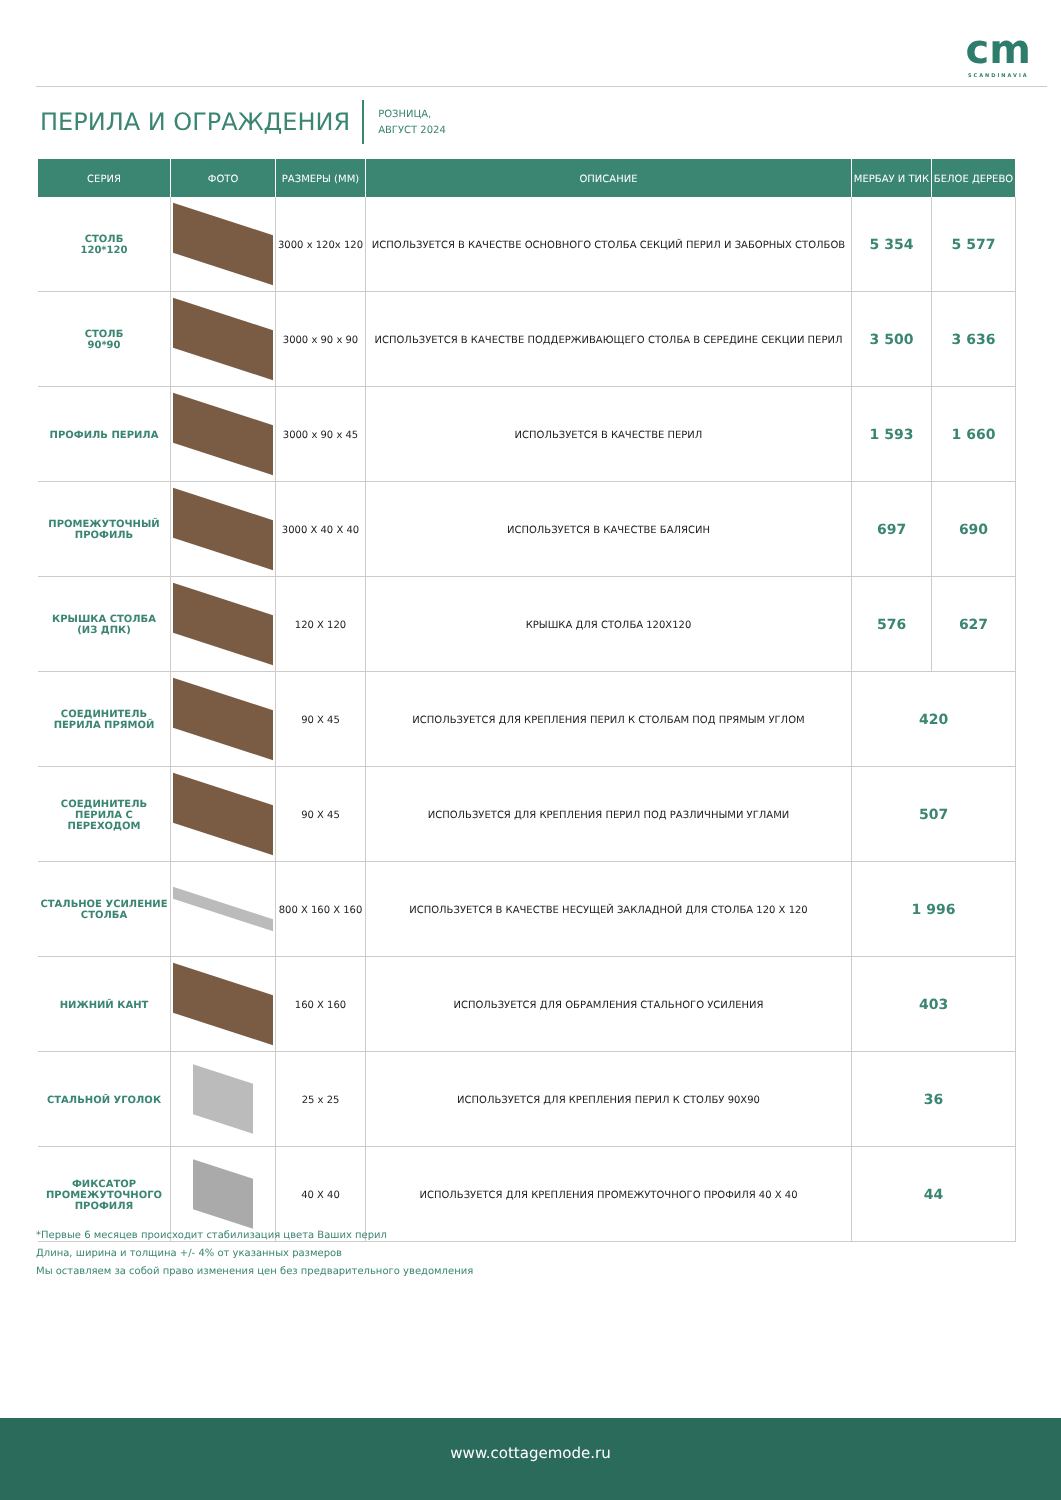cm
SCANDINAVIA
ПЕРИЛА И ОГРАЖДЕНИЯ
РОЗНИЦА,
АВГУСТ 2024
| СЕРИЯ | ФОТО | РАЗМЕРЫ (ММ) | ОПИСАНИЕ | МЕРБАУ И ТИК | БЕЛОЕ ДЕРЕВО |
| --- | --- | --- | --- | --- | --- |
| СТОЛБ 120*120 | | 3000 х 120х 120 | ИСПОЛЬЗУЕТСЯ В КАЧЕСТВЕ ОСНОВНОГО СТОЛБА СЕКЦИЙ ПЕРИЛ И ЗАБОРНЫХ СТОЛБОВ | 5 354 | 5 577 |
| СТОЛБ 90*90 | | 3000 х 90 х 90 | ИСПОЛЬЗУЕТСЯ В КАЧЕСТВЕ ПОДДЕРЖИВАЮЩЕГО СТОЛБА В СЕРЕДИНЕ СЕКЦИИ ПЕРИЛ | 3 500 | 3 636 |
| ПРОФИЛЬ ПЕРИЛА | | 3000 х 90 х 45 | ИСПОЛЬЗУЕТСЯ В КАЧЕСТВЕ ПЕРИЛ | 1 593 | 1 660 |
| ПРОМЕЖУТОЧНЫЙ ПРОФИЛЬ | | 3000 X 40 X 40 | ИСПОЛЬЗУЕТСЯ В КАЧЕСТВЕ БАЛЯСИН | 697 | 690 |
| КРЫШКА СТОЛБА (ИЗ ДПК) | | 120 X 120 | КРЫШКА ДЛЯ СТОЛБА 120X120 | 576 | 627 |
| СОЕДИНИТЕЛЬ ПЕРИЛА ПРЯМОЙ | | 90 X 45 | ИСПОЛЬЗУЕТСЯ ДЛЯ КРЕПЛЕНИЯ ПЕРИЛ К СТОЛБАМ ПОД ПРЯМЫМ УГЛОМ | 420 | |
| СОЕДИНИТЕЛЬ ПЕРИЛА С ПЕРЕХОДОМ | | 90 X 45 | ИСПОЛЬЗУЕТСЯ ДЛЯ КРЕПЛЕНИЯ ПЕРИЛ ПОД РАЗЛИЧНЫМИ УГЛАМИ | 507 | |
| СТАЛЬНОЕ УСИЛЕНИЕ СТОЛБА | | 800 X 160 X 160 | ИСПОЛЬЗУЕТСЯ В КАЧЕСТВЕ НЕСУЩЕЙ ЗАКЛАДНОЙ ДЛЯ СТОЛБА 120 X 120 | 1 996 | |
| НИЖНИЙ КАНТ | | 160 X 160 | ИСПОЛЬЗУЕТСЯ ДЛЯ ОБРАМЛЕНИЯ СТАЛЬНОГО УСИЛЕНИЯ | 403 | |
| СТАЛЬНОЙ УГОЛОК | | 25 х 25 | ИСПОЛЬЗУЕТСЯ ДЛЯ КРЕПЛЕНИЯ ПЕРИЛ К СТОЛБУ 90Х90 | 36 | |
| ФИКСАТОР ПРОМЕЖУТОЧНОГО ПРОФИЛЯ | | 40 X 40 | ИСПОЛЬЗУЕТСЯ ДЛЯ КРЕПЛЕНИЯ ПРОМЕЖУТОЧНОГО ПРОФИЛЯ 40 X 40 | 44 | |
*Первые 6 месяцев происходит стабилизация цвета Ваших перил
Длина, ширина и толщина +/- 4% от указанных размеров
Мы оставляем за собой право изменения цен без предварительного уведомления
www.cottagemode.ru